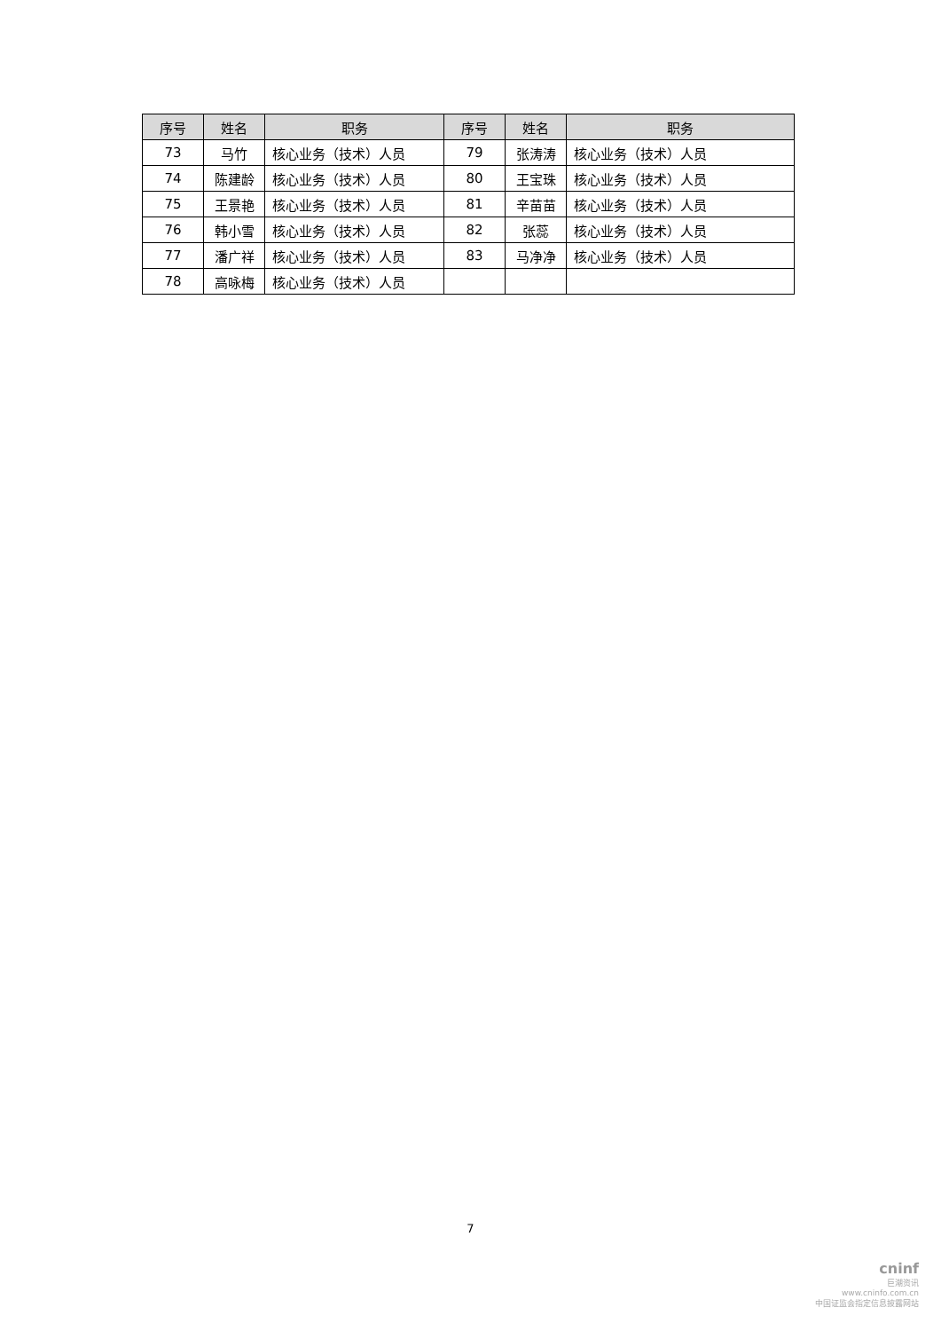| 序号 | 姓名 | 职务 | 序号 | 姓名 | 职务 |
| --- | --- | --- | --- | --- | --- |
| 73 | 马竹 | 核心业务（技术）人员 | 79 | 张涛涛 | 核心业务（技术）人员 |
| 74 | 陈建龄 | 核心业务（技术）人员 | 80 | 王宝珠 | 核心业务（技术）人员 |
| 75 | 王景艳 | 核心业务（技术）人员 | 81 | 辛苗苗 | 核心业务（技术）人员 |
| 76 | 韩小雪 | 核心业务（技术）人员 | 82 | 张蕊 | 核心业务（技术）人员 |
| 77 | 潘广祥 | 核心业务（技术）人员 | 83 | 马净净 | 核心业务（技术）人员 |
| 78 | 高咏梅 | 核心业务（技术）人员 | | | |
7
cninf
巨潮资讯
www.cninfo.com.cn
中国证监会指定信息披露网站